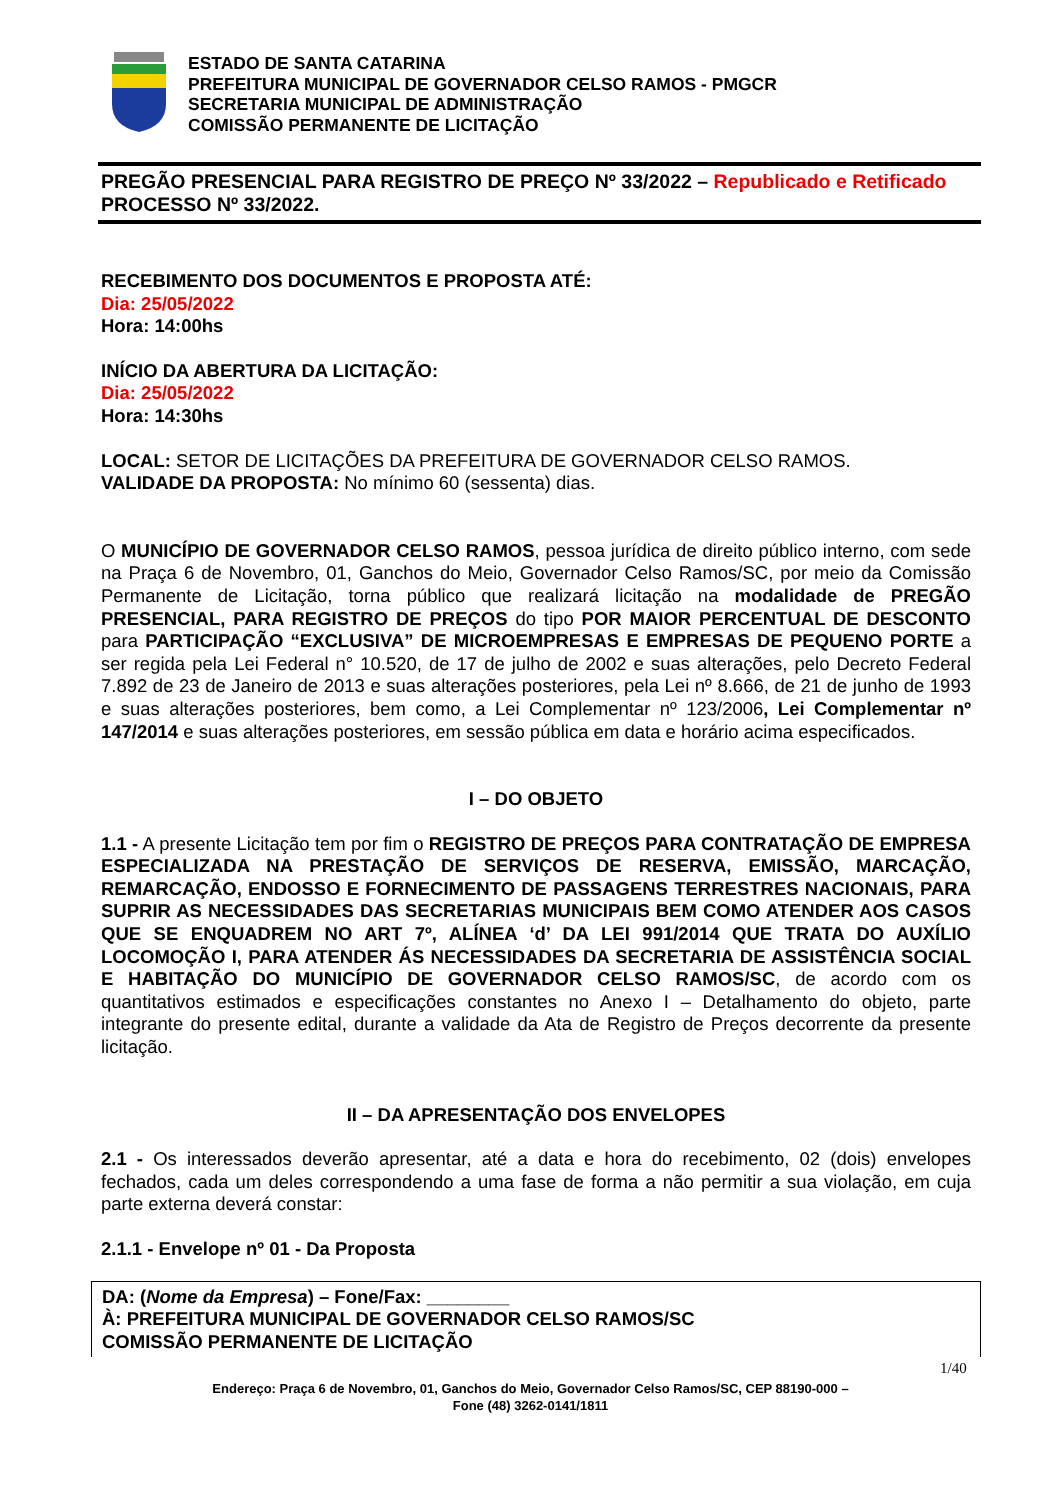ESTADO DE SANTA CATARINA
PREFEITURA MUNICIPAL DE GOVERNADOR CELSO RAMOS - PMGCR
SECRETARIA MUNICIPAL DE ADMINISTRAÇÃO
COMISSÃO PERMANENTE DE LICITAÇÃO
PREGÃO PRESENCIAL PARA REGISTRO DE PREÇO Nº 33/2022 – Republicado e Retificado
PROCESSO Nº 33/2022.
RECEBIMENTO DOS DOCUMENTOS E PROPOSTA ATÉ:
Dia: 25/05/2022
Hora: 14:00hs
INÍCIO DA ABERTURA DA LICITAÇÃO:
Dia: 25/05/2022
Hora: 14:30hs
LOCAL: SETOR DE LICITAÇÕES DA PREFEITURA DE GOVERNADOR CELSO RAMOS.
VALIDADE DA PROPOSTA: No mínimo 60 (sessenta) dias.
O MUNICÍPIO DE GOVERNADOR CELSO RAMOS, pessoa jurídica de direito público interno, com sede na Praça 6 de Novembro, 01, Ganchos do Meio, Governador Celso Ramos/SC, por meio da Comissão Permanente de Licitação, torna público que realizará licitação na modalidade de PREGÃO PRESENCIAL, PARA REGISTRO DE PREÇOS do tipo POR MAIOR PERCENTUAL DE DESCONTO para PARTICIPAÇÃO “EXCLUSIVA” DE MICROEMPRESAS E EMPRESAS DE PEQUENO PORTE a ser regida pela Lei Federal n° 10.520, de 17 de julho de 2002 e suas alterações, pelo Decreto Federal 7.892 de 23 de Janeiro de 2013 e suas alterações posteriores, pela Lei nº 8.666, de 21 de junho de 1993 e suas alterações posteriores, bem como, a Lei Complementar nº 123/2006, Lei Complementar nº 147/2014 e suas alterações posteriores, em sessão pública em data e horário acima especificados.
I – DO OBJETO
1.1 - A presente Licitação tem por fim o REGISTRO DE PREÇOS PARA CONTRATAÇÃO DE EMPRESA ESPECIALIZADA NA PRESTAÇÃO DE SERVIÇOS DE RESERVA, EMISSÃO, MARCAÇÃO, REMARCAÇÃO, ENDOSSO E FORNECIMENTO DE PASSAGENS TERRESTRES NACIONAIS, PARA SUPRIR AS NECESSIDADES DAS SECRETARIAS MUNICIPAIS BEM COMO ATENDER AOS CASOS QUE SE ENQUADREM NO ART 7º, ALÍNEA ‘d’ DA LEI 991/2014 QUE TRATA DO AUXÍLIO LOCOMOÇÃO I, PARA ATENDER ÁS NECESSIDADES DA SECRETARIA DE ASSISTÊNCIA SOCIAL E HABITAÇÃO DO MUNICÍPIO DE GOVERNADOR CELSO RAMOS/SC, de acordo com os quantitativos estimados e especificações constantes no Anexo I – Detalhamento do objeto, parte integrante do presente edital, durante a validade da Ata de Registro de Preços decorrente da presente licitação.
II – DA APRESENTAÇÃO DOS ENVELOPES
2.1 - Os interessados deverão apresentar, até a data e hora do recebimento, 02 (dois) envelopes fechados, cada um deles correspondendo a uma fase de forma a não permitir a sua violação, em cuja parte externa deverá constar:
2.1.1 - Envelope nº 01 - Da Proposta
DA: (Nome da Empresa) – Fone/Fax: ________
À: PREFEITURA MUNICIPAL DE GOVERNADOR CELSO RAMOS/SC
COMISSÃO PERMANENTE DE LICITAÇÃO
1/40
Endereço: Praça 6 de Novembro, 01, Ganchos do Meio, Governador Celso Ramos/SC, CEP 88190-000 –
Fone (48) 3262-0141/1811